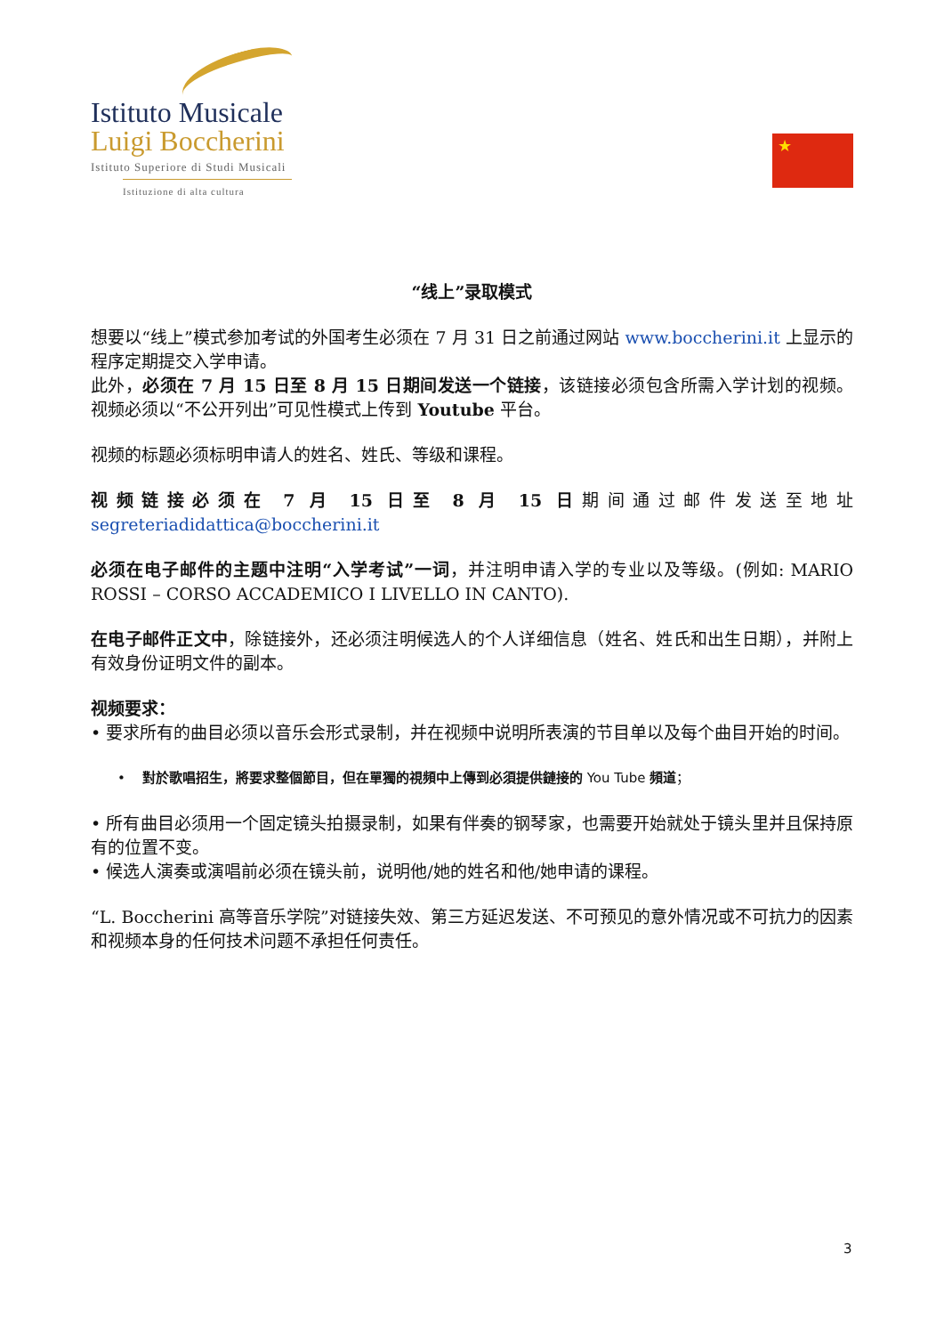Istituto Musicale
Luigi Boccherini
Istituto Superiore di Studi Musicali
Istituzione di alta cultura
★
“线上”录取模式
想要以“线上”模式参加考试的外国考生必须在 7 月 31 日之前通过网站 www.boccherini.it 上显示的程序定期提交入学申请。
此外，必须在 7 月 15 日至 8 月 15 日期间发送一个链接，该链接必须包含所需入学计划的视频。 视频必须以“不公开列出”可见性模式上传到 Youtube 平台。
视频的标题必须标明申请人的姓名、姓氏、等级和课程。
视频链接必须在 7 月 15 日至 8 月 15 日期间通过邮件发送至地址 segreteriadidattica@boccherini.it
必须在电子邮件的主题中注明“入学考试”一词，并注明申请入学的专业以及等级。(例如: MARIO ROSSI – CORSO ACCADEMICO I LIVELLO IN CANTO).
在电子邮件正文中，除链接外，还必须注明候选人的个人详细信息（姓名、姓氏和出生日期），并附上有效身份证明文件的副本。
视频要求：
• 要求所有的曲目必须以音乐会形式录制，并在视频中说明所表演的节目单以及每个曲目开始的时间。
• 對於歌唱招生，將要求整個節目，但在單獨的視頻中上傳到必須提供鏈接的 You Tube 頻道；
• 所有曲目必须用一个固定镜头拍摄录制，如果有伴奏的钢琴家，也需要开始就处于镜头里并且保持原有的位置不变。
• 候选人演奏或演唱前必须在镜头前，说明他/她的姓名和他/她申请的课程。
“L. Boccherini 高等音乐学院”对链接失效、第三方延迟发送、不可预见的意外情况或不可抗力的因素和视频本身的任何技术问题不承担任何责任。
3